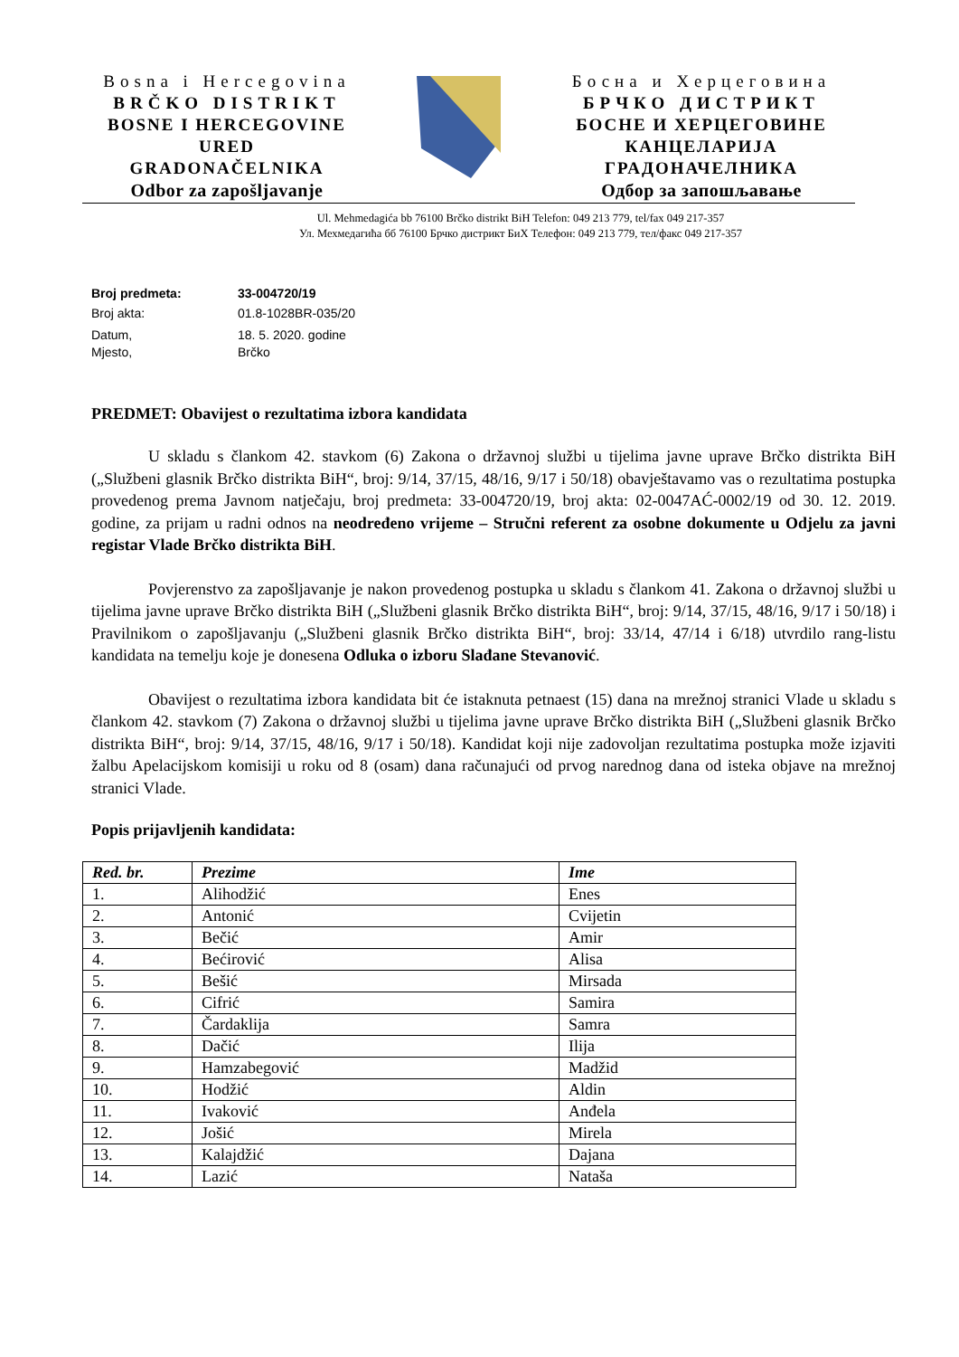Bosna i Hercegovina
BRČKO DISTRIKT
BOSNE I HERCEGOVINE
URED
GRADONAČELNIKA
Odbor za zapošljavanje
Босна и Херцеговина
БРЧКО ДИСТРИКТ
БОСНЕ И ХЕРЦЕГОВИНЕ
КАНЦЕЛАРИЈА
ГРАДОНАЧЕЛНИКА
Одбор за запошљавање
Ul. Mehmedagića bb 76100 Brčko distrikt BiH Telefon: 049 213 779, tel/fax 049 217-357
Ул. Мехмедагића бб 76100 Брчко дистрикт БиХ Телефон: 049 213 779, тел/факс 049 217-357
Broj predmeta: 33-004720/19
Broj akta: 01.8-1028BR-035/20
Datum, 18. 5. 2020. godine
Mjesto, Brčko
PREDMET: Obavijest o rezultatima izbora kandidata
U skladu s člankom 42. stavkom (6) Zakona o državnoj službi u tijelima javne uprave Brčko distrikta BiH („Službeni glasnik Brčko distrikta BiH“, broj: 9/14, 37/15, 48/16, 9/17 i 50/18) obavještavamo vas o rezultatima postupka provedenog prema Javnom natječaju, broj predmeta: 33-004720/19, broj akta: 02-0047AĆ-0002/19 od 30. 12. 2019. godine, za prijam u radni odnos na neodređeno vrijeme – Stručni referent za osobne dokumente u Odjelu za javni registar Vlade Brčko distrikta BiH.
Povjerenstvo za zapošljavanje je nakon provedenog postupka u skladu s člankom 41. Zakona o državnoj službi u tijelima javne uprave Brčko distrikta BiH („Službeni glasnik Brčko distrikta BiH“, broj: 9/14, 37/15, 48/16, 9/17 i 50/18) i Pravilnikom o zapošljavanju („Službeni glasnik Brčko distrikta BiH“, broj: 33/14, 47/14 i 6/18) utvrdilo rang-listu kandidata na temelju koje je donesena Odluka o izboru Slađane Stevanović.
Obavijest o rezultatima izbora kandidata bit će istaknuta petnaest (15) dana na mrežnoj stranici Vlade u skladu s člankom 42. stavkom (7) Zakona o državnoj službi u tijelima javne uprave Brčko distrikta BiH („Službeni glasnik Brčko distrikta BiH“, broj: 9/14, 37/15, 48/16, 9/17 i 50/18). Kandidat koji nije zadovoljan rezultatima postupka može izjaviti žalbu Apelacijskom komisiji u roku od 8 (osam) dana računajući od prvog narednog dana od isteka objave na mrežnoj stranici Vlade.
Popis prijavljenih kandidata:
| Red. br. | Prezime | Ime |
| --- | --- | --- |
| 1. | Alihodžić | Enes |
| 2. | Antonić | Cvijetin |
| 3. | Bečić | Amir |
| 4. | Bećirović | Alisa |
| 5. | Bešić | Mirsada |
| 6. | Cifrić | Samira |
| 7. | Čardaklija | Samra |
| 8. | Dačić | Ilija |
| 9. | Hamzabegović | Madžid |
| 10. | Hodžić | Aldin |
| 11. | Ivaković | Anđela |
| 12. | Jošić | Mirela |
| 13. | Kalajdžić | Dajana |
| 14. | Lazić | Nataša |